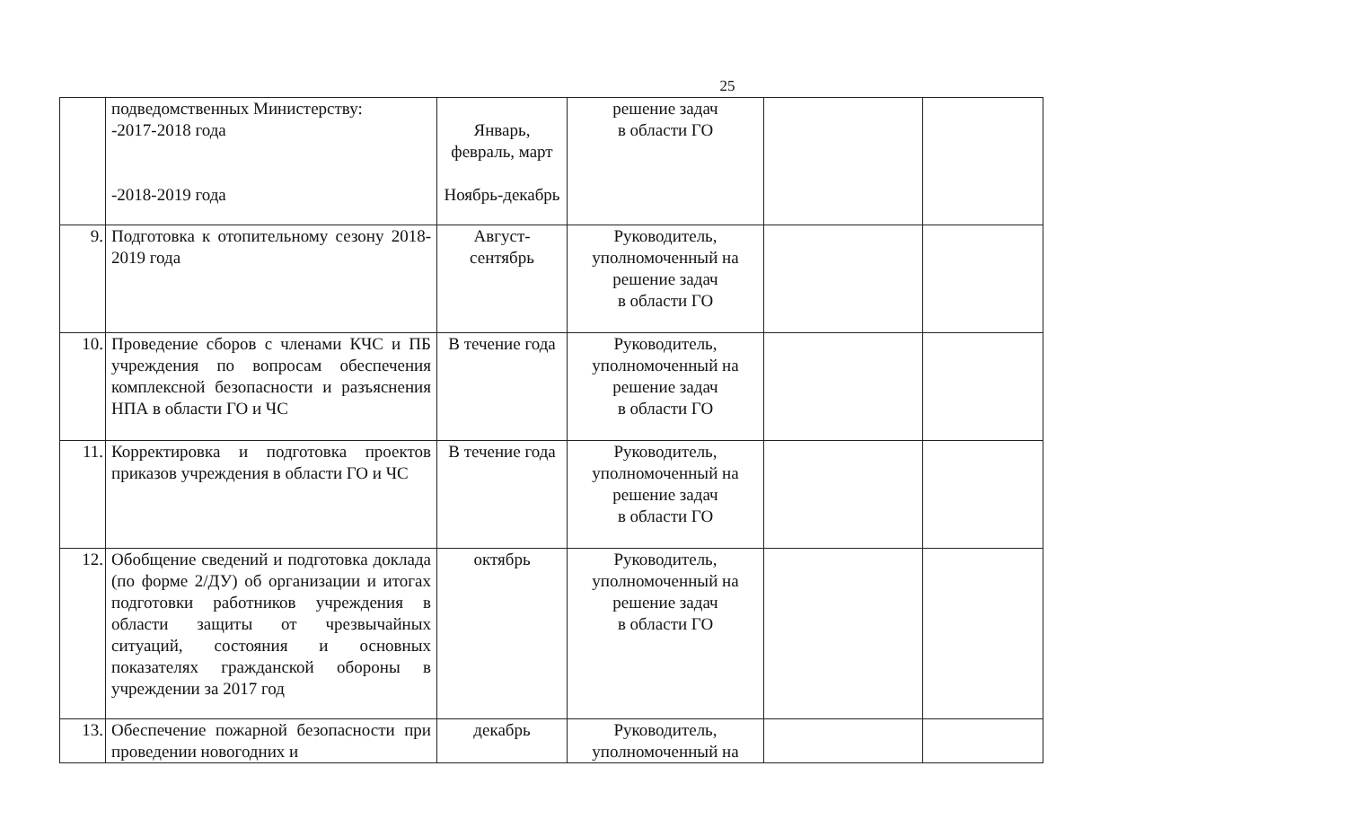25
| | подведомственных Министерству: -2017-2018 года -2018-2019 года | Январь, февраль, март Ноябрь-декабрь | решение задач в области ГО | | |
| 9. | Подготовка к отопительному сезону 2018-2019 года | Август-сентябрь | Руководитель, уполномоченный на решение задач в области ГО | | |
| 10. | Проведение сборов с членами КЧС и ПБ учреждения по вопросам обеспечения комплексной безопасности и разъяснения НПА в области ГО и ЧС | В течение года | Руководитель, уполномоченный на решение задач в области ГО | | |
| 11. | Корректировка и подготовка проектов приказов учреждения в области ГО и ЧС | В течение года | Руководитель, уполномоченный на решение задач в области ГО | | |
| 12. | Обобщение сведений и подготовка доклада (по форме 2/ДУ) об организации и итогах подготовки работников учреждения в области защиты от чрезвычайных ситуаций, состояния и основных показателях гражданской обороны в учреждении за 2017 год | октябрь | Руководитель, уполномоченный на решение задач в области ГО | | |
| 13. | Обеспечение пожарной безопасности при проведении новогодних и | декабрь | Руководитель, уполномоченный на | | |